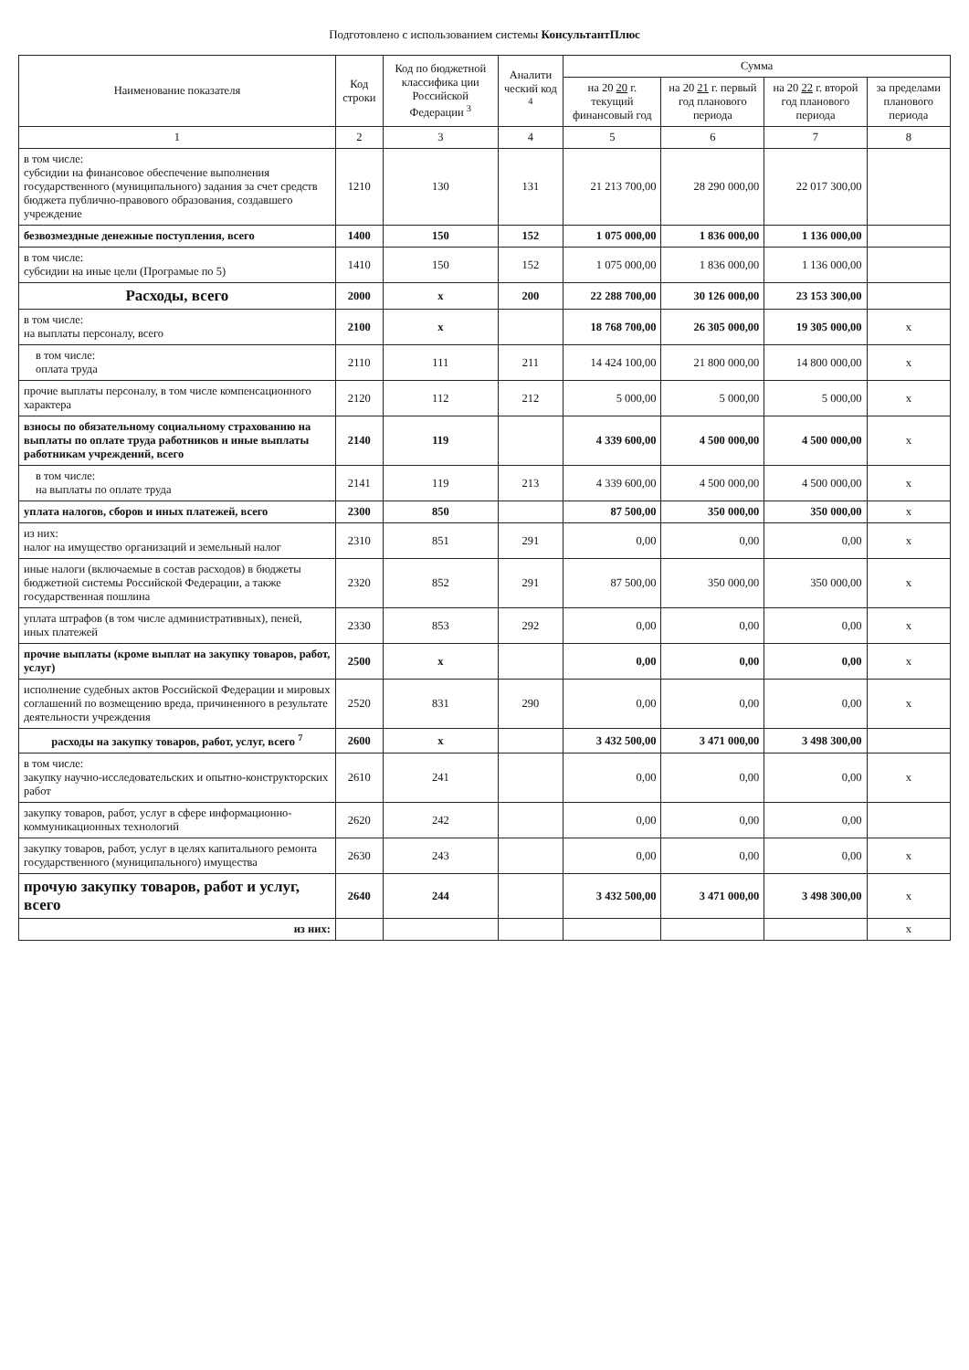Подготовлено с использованием системы КонсультантПлюс
| Наименование показателя | Код строки | Код по бюджетной классифика ции Российской Федерации <sup>3</sup> | Аналити ческий код <sup>4</sup> | Сумма | | | |
| --- | --- | --- | --- | --- | --- | --- | --- |
| | | | | на 20 20 г. текущий финансовый год | на 20 21 г. первый год планового периода | на 20 22 г. второй год планового периода | за пределами планового периода |
| 1 | 2 | 3 | 4 | 5 | 6 | 7 | 8 |
| в том числе: субсидии на финансовое обеспечение выполнения государственного (муниципального) задания за счет средств бюджета публично-правового образования, создавшего учреждение | 1210 | 130 | 131 | 21 213 700,00 | 28 290 000,00 | 22 017 300,00 | |
| безвозмездные денежные поступления, всего | 1400 | 150 | 152 | 1 075 000,00 | 1 836 000,00 | 1 136 000,00 | |
| в том числе: субсидии на иные цели (Програмые по 5) | 1410 | 150 | 152 | 1 075 000,00 | 1 836 000,00 | 1 136 000,00 | |
| Расходы, всего | 2000 | х | 200 | 22 288 700,00 | 30 126 000,00 | 23 153 300,00 | |
| в том числе: на выплаты персоналу, всего | 2100 | х | | 18 768 700,00 | 26 305 000,00 | 19 305 000,00 | х |
| в том числе: оплата труда | 2110 | 111 | 211 | 14 424 100,00 | 21 800 000,00 | 14 800 000,00 | х |
| прочие выплаты персоналу, в том числе компенсационного характера | 2120 | 112 | 212 | 5 000,00 | 5 000,00 | 5 000,00 | х |
| взносы по обязательному социальному страхованию на выплаты по оплате труда работников и иные выплаты работникам учреждений, всего | 2140 | 119 | | 4 339 600,00 | 4 500 000,00 | 4 500 000,00 | х |
| в том числе: на выплаты по оплате труда | 2141 | 119 | 213 | 4 339 600,00 | 4 500 000,00 | 4 500 000,00 | х |
| уплата налогов, сборов и иных платежей, всего | 2300 | 850 | | 87 500,00 | 350 000,00 | 350 000,00 | х |
| из них: налог на имущество организаций и земельный налог | 2310 | 851 | 291 | 0,00 | 0,00 | 0,00 | х |
| иные налоги (включаемые в состав расходов) в бюджеты бюджетной системы Российской Федерации, а также государственная пошлина | 2320 | 852 | 291 | 87 500,00 | 350 000,00 | 350 000,00 | х |
| уплата штрафов (в том числе административных), пеней, иных платежей | 2330 | 853 | 292 | 0,00 | 0,00 | 0,00 | х |
| прочие выплаты (кроме выплат на закупку товаров, работ, услуг) | 2500 | х | | 0,00 | 0,00 | 0,00 | х |
| исполнение судебных актов Российской Федерации и мировых соглашений по возмещению вреда, причиненного в результате деятельности учреждения | 2520 | 831 | 290 | 0,00 | 0,00 | 0,00 | х |
| расходы на закупку товаров, работ, услуг, всего <sup>7</sup> | 2600 | х | | 3 432 500,00 | 3 471 000,00 | 3 498 300,00 | |
| в том числе: закупку научно-исследовательских и опытно-конструкторских работ | 2610 | 241 | | 0,00 | 0,00 | 0,00 | х |
| закупку товаров, работ, услуг в сфере информационно-коммуникационных технологий | 2620 | 242 | | 0,00 | 0,00 | 0,00 | |
| закупку товаров, работ, услуг в целях капитального ремонта государственного (муниципального) имущества | 2630 | 243 | | 0,00 | 0,00 | 0,00 | х |
| прочую закупку товаров, работ и услуг, всего | 2640 | 244 | | 3 432 500,00 | 3 471 000,00 | 3 498 300,00 | х |
| из них: | | | | | | | х |